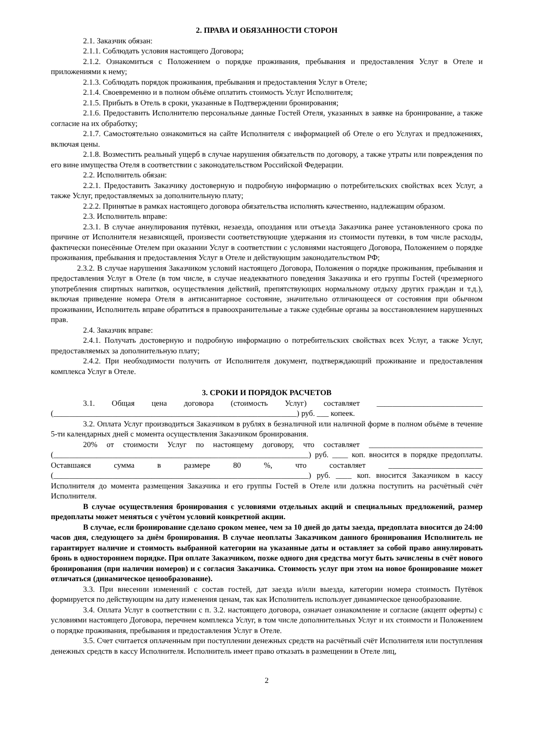2. ПРАВА И ОБЯЗАННОСТИ СТОРОН
2.1. Заказчик обязан:
2.1.1. Соблюдать условия настоящего Договора;
2.1.2. Ознакомиться с Положением о порядке проживания, пребывания и предоставления Услуг в Отеле и приложениями к нему;
2.1.3. Соблюдать порядок проживания, пребывания и предоставления Услуг в Отеле;
2.1.4. Своевременно и в полном объёме оплатить стоимость Услуг Исполнителя;
2.1.5. Прибыть в Отель в сроки, указанные в Подтверждении бронирования;
2.1.6. Предоставить Исполнителю персональные данные Гостей Отеля, указанных в заявке на бронирование, а также согласие на их обработку;
2.1.7. Самостоятельно ознакомиться на сайте Исполнителя с информацией об Отеле о его Услугах и предложениях, включая цены.
2.1.8. Возместить реальный ущерб в случае нарушения обязательств по договору, а также утраты или повреждения по его вине имущества Отеля в соответствии с законодательством Российской Федерации.
2.2. Исполнитель обязан:
2.2.1. Предоставить Заказчику достоверную и подробную информацию о потребительских свойствах всех Услуг, а также Услуг, предоставляемых за дополнительную плату;
2.2.2. Принятые в рамках настоящего договора обязательства исполнять качественно, надлежащим образом.
2.3. Исполнитель вправе:
2.3.1. В случае аннулирования путёвки, незаезда, опоздания или отъезда Заказчика ранее установленного срока по причине от Исполнителя независящей, произвести соответствующие удержания из стоимости путевки, в том числе расходы, фактически понесённые Отелем при оказании Услуг в соответствии с условиями настоящего Договора, Положением о порядке проживания, пребывания и предоставления Услуг в Отеле и действующим законодательством РФ;
2.3.2. В случае нарушения Заказчиком условий настоящего Договора, Положения о порядке проживания, пребывания и предоставления Услуг в Отеле (в том числе, в случае неадекватного поведения Заказчика и его группы Гостей (чрезмерного употребления спиртных напитков, осуществления действий, препятствующих нормальному отдыху других граждан и т.д.), включая приведение номера Отеля в антисанитарное состояние, значительно отличающееся от состояния при обычном проживании, Исполнитель вправе обратиться в правоохранительные а также судебные органы за восстановлением нарушенных прав.
2.4. Заказчик вправе:
2.4.1. Получать достоверную и подробную информацию о потребительских свойствах всех Услуг, а также Услуг, предоставляемых за дополнительную плату;
2.4.2. При необходимости получить от Исполнителя документ, подтверждающий проживание и предоставления комплекса Услуг в Отеле.
3. СРОКИ И ПОРЯДОК РАСЧЕТОВ
3.1. Общая цена договора (стоимость Услуг) составляет ___________________________ (______________________________________________________________) руб. ___ копеек.
3.2. Оплата Услуг производиться Заказчиком в рублях в безналичной или наличной форме в полном объёме в течение 5-ти календарных дней с момента осуществления Заказчиком бронирования.
20% от стоимости Услуг по настоящему договору, что составляет _____________________________ (_________________________________________________________________) руб. ____ коп. вносится в порядке предоплаты. Оставшаяся сумма в размере 80 %, что составляет ________________________ (_________________________________________________________________) руб. ____ коп. вносится Заказчиком в кассу Исполнителя до момента размещения Заказчика и его группы Гостей в Отеле или должна поступить на расчётный счёт Исполнителя.
В случае осуществления бронирования с условиями отдельных акций и специальных предложений, размер предоплаты может меняться с учётом условий конкретной акции.
В случае, если бронирование сделано сроком менее, чем за 10 дней до даты заезда, предоплата вносится до 24:00 часов дня, следующего за днём бронирования. В случае неоплаты Заказчиком данного бронирования Исполнитель не гарантирует наличие и стоимость выбранной категории на указанные даты и оставляет за собой право аннулировать бронь в одностороннем порядке. При оплате Заказчиком, позже одного дня средства могут быть зачислены в счёт нового бронирования (при наличии номеров) и с согласия Заказчика. Стоимость услуг при этом на новое бронирование может отличаться (динамическое ценообразование).
3.3. При внесении изменений с состав гостей, дат заезда и/или выезда, категории номера стоимость Путёвок формируется по действующим на дату изменения ценам, так как Исполнитель использует динамическое ценообразование.
3.4. Оплата Услуг в соответствии с п. 3.2. настоящего договора, означает ознакомление и согласие (акцепт оферты) с условиями настоящего Договора, перечнем комплекса Услуг, в том числе дополнительных Услуг и их стоимости и Положением о порядке проживания, пребывания и предоставления Услуг в Отеле.
3.5. Счет считается оплаченным при поступлении денежных средств на расчётный счёт Исполнителя или поступления денежных средств в кассу Исполнителя. Исполнитель имеет право отказать в размещении в Отеле лиц,
2